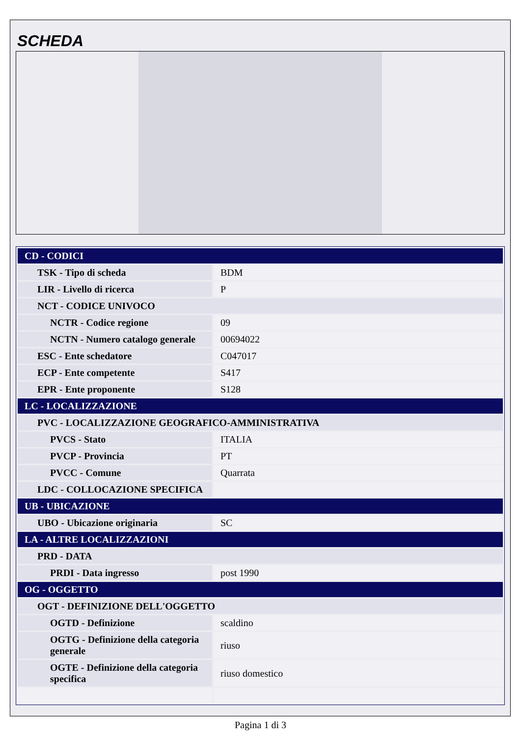SCHEDA
| CD - CODICI | |
| TSK - Tipo di scheda | BDM |
| LIR - Livello di ricerca | P |
| NCT - CODICE UNIVOCO | |
| NCTR - Codice regione | 09 |
| NCTN - Numero catalogo generale | 00694022 |
| ESC - Ente schedatore | C047017 |
| ECP - Ente competente | S417 |
| EPR - Ente proponente | S128 |
| LC - LOCALIZZAZIONE | |
| PVC - LOCALIZZAZIONE GEOGRAFICO-AMMINISTRATIVA | |
| PVCS - Stato | ITALIA |
| PVCP - Provincia | PT |
| PVCC - Comune | Quarrata |
| LDC - COLLOCAZIONE SPECIFICA | |
| UB - UBICAZIONE | |
| UBO - Ubicazione originaria | SC |
| LA - ALTRE LOCALIZZAZIONI | |
| PRD - DATA | |
| PRDI - Data ingresso | post 1990 |
| OG - OGGETTO | |
| OGT - DEFINIZIONE DELL'OGGETTO | |
| OGTD - Definizione | scaldino |
| OGTG - Definizione della categoria generale | riuso |
| OGTE - Definizione della categoria specifica | riuso domestico |
Pagina 1 di 3